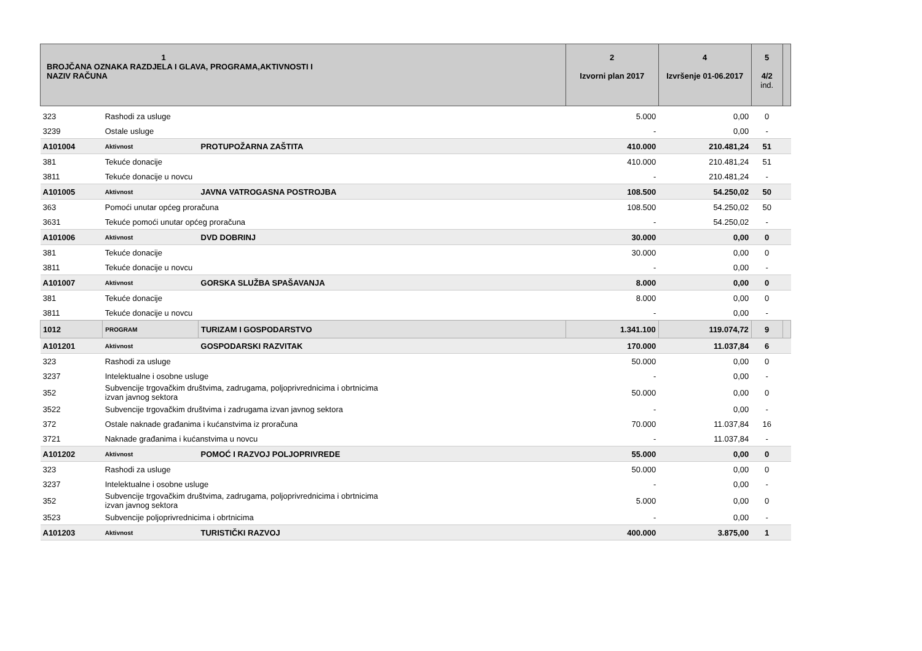| 1 BROJČANA OZNAKA RAZDJELA I GLAVA, PROGRAMA,AKTIVNOSTI I NAZIV RAČUNA | | | 2 Izvorni plan 2017 | 4 Izvršenje 01-06.2017 | 5 4/2 ind. | |
| 323 | Rashodi za usluge | | 5.000 | 0,00 | 0 | |
| 3239 | Ostale usluge | | - | 0,00 | - | |
| A101004 | Aktivnost | PROTUPOŽARNA ZAŠTITA | 410.000 | 210.481,24 | 51 | |
| 381 | Tekuće donacije | | 410.000 | 210.481,24 | 51 | |
| 3811 | Tekuće donacije u novcu | | - | 210.481,24 | - | |
| A101005 | Aktivnost | JAVNA VATROGASNA POSTROJBA | 108.500 | 54.250,02 | 50 | |
| 363 | Pomoći unutar općeg proračuna | | 108.500 | 54.250,02 | 50 | |
| 3631 | Tekuće pomoći unutar općeg proračuna | | - | 54.250,02 | - | |
| A101006 | Aktivnost | DVD DOBRINJ | 30.000 | 0,00 | 0 | |
| 381 | Tekuće donacije | | 30.000 | 0,00 | 0 | |
| 3811 | Tekuće donacije u novcu | | - | 0,00 | - | |
| A101007 | Aktivnost | GORSKA SLUŽBA SPAŠAVANJA | 8.000 | 0,00 | 0 | |
| 381 | Tekuće donacije | | 8.000 | 0,00 | 0 | |
| 3811 | Tekuće donacije u novcu | | - | 0,00 | - | |
| 1012 | PROGRAM | TURIZAM I GOSPODARSTVO | 1.341.100 | 119.074,72 | 9 | |
| A101201 | Aktivnost | GOSPODARSKI RAZVITAK | 170.000 | 11.037,84 | 6 | |
| 323 | Rashodi za usluge | | 50.000 | 0,00 | 0 | |
| 3237 | Intelektualne i osobne usluge | | - | 0,00 | - | |
| 352 | Subvencije trgovačkim društvima, zadrugama, poljoprivrednicima i obrtnicima izvan javnog sektora | | 50.000 | 0,00 | 0 | |
| 3522 | Subvencije trgovačkim društvima i zadrugama izvan javnog sektora | | - | 0,00 | - | |
| 372 | Ostale naknade građanima i kućanstvima iz proračuna | | 70.000 | 11.037,84 | 16 | |
| 3721 | Naknade građanima i kućanstvima u novcu | | - | 11.037,84 | - | |
| A101202 | Aktivnost | POMOĆ I RAZVOJ POLJOPRIVREDE | 55.000 | 0,00 | 0 | |
| 323 | Rashodi za usluge | | 50.000 | 0,00 | 0 | |
| 3237 | Intelektualne i osobne usluge | | - | 0,00 | - | |
| 352 | Subvencije trgovačkim društvima, zadrugama, poljoprivrednicima i obrtnicima izvan javnog sektora | | 5.000 | 0,00 | 0 | |
| 3523 | Subvencije poljoprivrednicima i obrtnicima | | - | 0,00 | - | |
| A101203 | Aktivnost | TURISTIČKI RAZVOJ | 400.000 | 3.875,00 | 1 | |